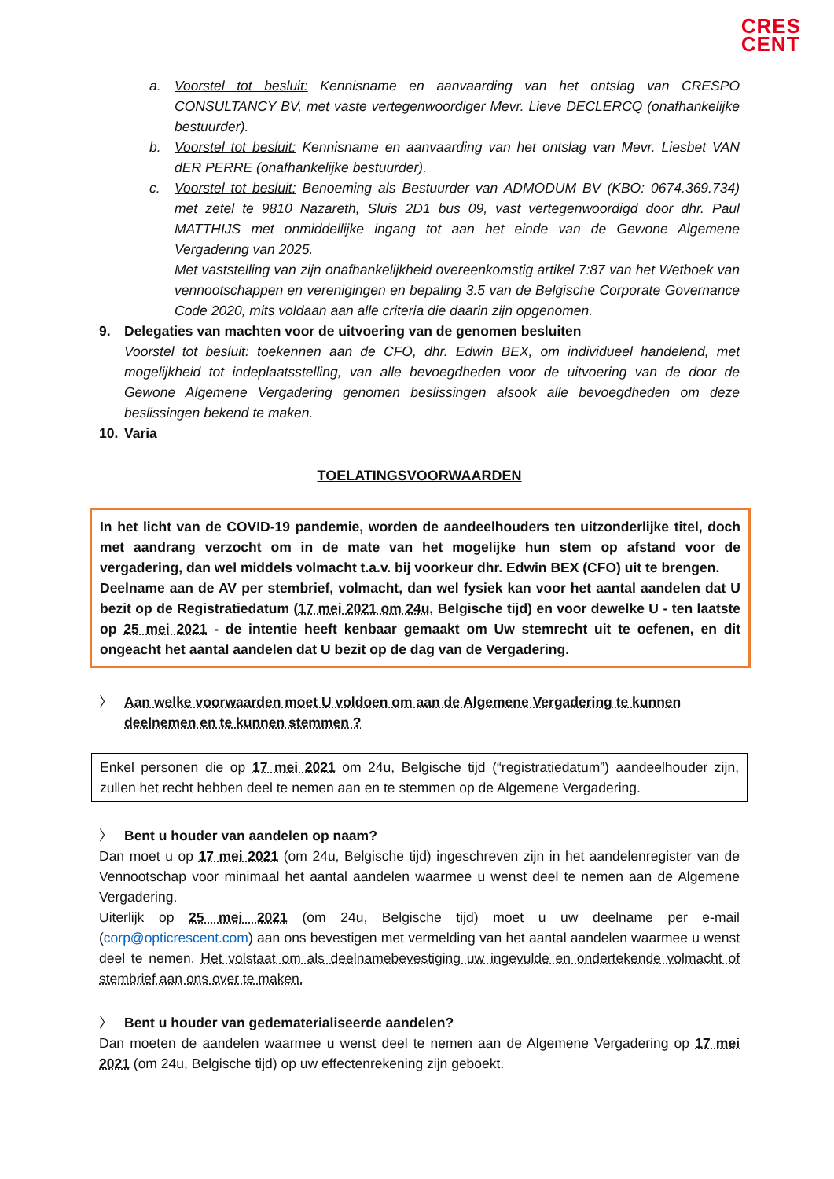CRES
CENT
a. Voorstel tot besluit: Kennisname en aanvaarding van het ontslag van CRESPO CONSULTANCY BV, met vaste vertegenwoordiger Mevr. Lieve DECLERCQ (onafhankelijke bestuurder).
b. Voorstel tot besluit: Kennisname en aanvaarding van het ontslag van Mevr. Liesbet VAN dER PERRE (onafhankelijke bestuurder).
c. Voorstel tot besluit: Benoeming als Bestuurder van ADMODUM BV (KBO: 0674.369.734) met zetel te 9810 Nazareth, Sluis 2D1 bus 09, vast vertegenwoordigd door dhr. Paul MATTHIJS met onmiddellijke ingang tot aan het einde van de Gewone Algemene Vergadering van 2025.
Met vaststelling van zijn onafhankelijkheid overeenkomstig artikel 7:87 van het Wetboek van vennootschappen en verenigingen en bepaling 3.5 van de Belgische Corporate Governance Code 2020, mits voldaan aan alle criteria die daarin zijn opgenomen.
9. Delegaties van machten voor de uitvoering van de genomen besluiten
Voorstel tot besluit: toekennen aan de CFO, dhr. Edwin BEX, om individueel handelend, met mogelijkheid tot indeplaatsstelling, van alle bevoegdheden voor de uitvoering van de door de Gewone Algemene Vergadering genomen beslissingen alsook alle bevoegdheden om deze beslissingen bekend te maken.
10. Varia
TOELATINGSVOORWAARDEN
In het licht van de COVID-19 pandemie, worden de aandeelhouders ten uitzonderlijke titel, doch met aandrang verzocht om in de mate van het mogelijke hun stem op afstand voor de vergadering, dan wel middels volmacht t.a.v. bij voorkeur dhr. Edwin BEX (CFO) uit te brengen.
Deelname aan de AV per stembrief, volmacht, dan wel fysiek kan voor het aantal aandelen dat U bezit op de Registratiedatum (17 mei 2021 om 24u, Belgische tijd) en voor dewelke U - ten laatste op 25 mei 2021 - de intentie heeft kenbaar gemaakt om Uw stemrecht uit te oefenen, en dit ongeacht het aantal aandelen dat U bezit op de dag van de Vergadering.
〉 Aan welke voorwaarden moet U voldoen om aan de Algemene Vergadering te kunnen deelnemen en te kunnen stemmen ?
Enkel personen die op 17 mei 2021 om 24u, Belgische tijd (“registratiedatum”) aandeelhouder zijn, zullen het recht hebben deel te nemen aan en te stemmen op de Algemene Vergadering.
〉 Bent u houder van aandelen op naam?
Dan moet u op 17 mei 2021 (om 24u, Belgische tijd) ingeschreven zijn in het aandelenregister van de Vennootschap voor minimaal het aantal aandelen waarmee u wenst deel te nemen aan de Algemene Vergadering.
Uiterlijk op 25 mei 2021 (om 24u, Belgische tijd) moet u uw deelname per e-mail (corp@opticrescent.com) aan ons bevestigen met vermelding van het aantal aandelen waarmee u wenst deel te nemen. Het volstaat om als deelnamebevestiging uw ingevulde en ondertekende volmacht of stembrief aan ons over te maken.
〉 Bent u houder van gedematerialiseerde aandelen?
Dan moeten de aandelen waarmee u wenst deel te nemen aan de Algemene Vergadering op 17 mei 2021 (om 24u, Belgische tijd) op uw effectenrekening zijn geboekt.